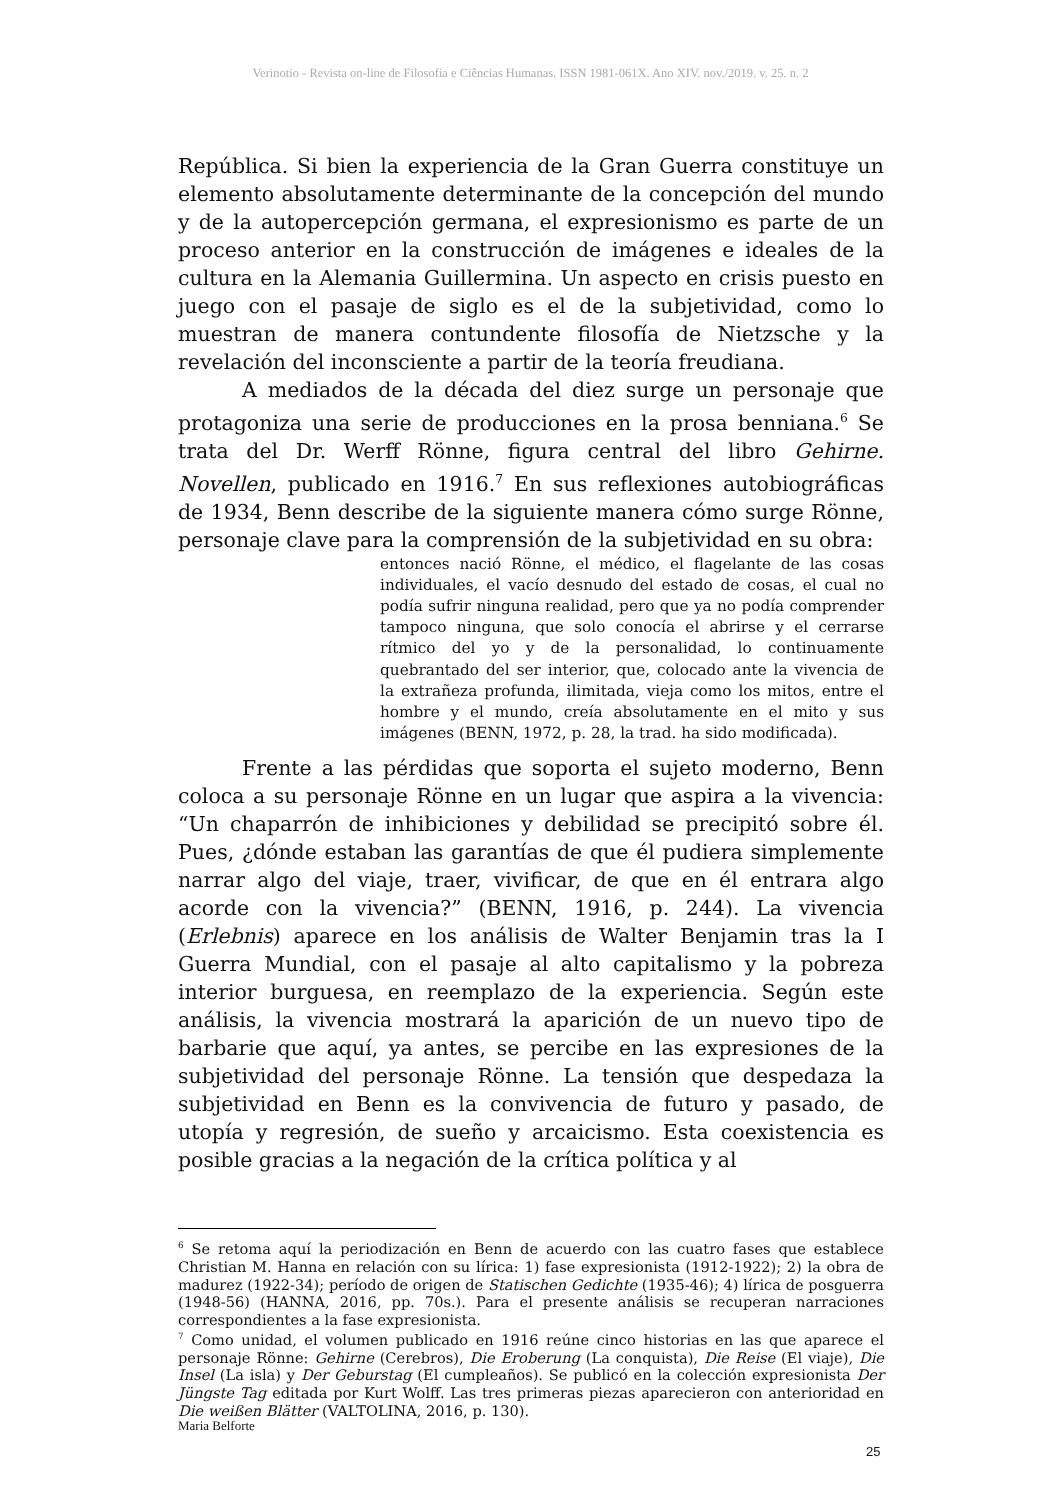Verinotio - Revista on-line de Filosofia e Ciências Humanas. ISSN 1981-061X. Ano XIV. nov./2019. v. 25. n. 2
República. Si bien la experiencia de la Gran Guerra constituye un elemento absolutamente determinante de la concepción del mundo y de la autopercepción germana, el expresionismo es parte de un proceso anterior en la construcción de imágenes e ideales de la cultura en la Alemania Guillermina. Un aspecto en crisis puesto en juego con el pasaje de siglo es el de la subjetividad, como lo muestran de manera contundente filosofía de Nietzsche y la revelación del inconsciente a partir de la teoría freudiana.
A mediados de la década del diez surge un personaje que protagoniza una serie de producciones en la prosa benniana.<sup>6</sup> Se trata del Dr. Werff Rönne, figura central del libro Gehirne. Novellen, publicado en 1916.<sup>7</sup> En sus reflexiones autobiográficas de 1934, Benn describe de la siguiente manera cómo surge Rönne, personaje clave para la comprensión de la subjetividad en su obra:
entonces nació Rönne, el médico, el flagelante de las cosas individuales, el vacío desnudo del estado de cosas, el cual no podía sufrir ninguna realidad, pero que ya no podía comprender tampoco ninguna, que solo conocía el abrirse y el cerrarse rítmico del yo y de la personalidad, lo continuamente quebrantado del ser interior, que, colocado ante la vivencia de la extrañeza profunda, ilimitada, vieja como los mitos, entre el hombre y el mundo, creía absolutamente en el mito y sus imágenes (BENN, 1972, p. 28, la trad. ha sido modificada).
Frente a las pérdidas que soporta el sujeto moderno, Benn coloca a su personaje Rönne en un lugar que aspira a la vivencia: “Un chaparrón de inhibiciones y debilidad se precipitó sobre él. Pues, ¿dónde estaban las garantías de que él pudiera simplemente narrar algo del viaje, traer, vivificar, de que en él entrara algo acorde con la vivencia?” (BENN, 1916, p. 244). La vivencia (Erlebnis) aparece en los análisis de Walter Benjamin tras la I Guerra Mundial, con el pasaje al alto capitalismo y la pobreza interior burguesa, en reemplazo de la experiencia. Según este análisis, la vivencia mostrará la aparición de un nuevo tipo de barbarie que aquí, ya antes, se percibe en las expresiones de la subjetividad del personaje Rönne. La tensión que despedaza la subjetividad en Benn es la convivencia de futuro y pasado, de utopía y regresión, de sueño y arcaicismo. Esta coexistencia es posible gracias a la negación de la crítica política y al
<sup>6</sup> Se retoma aquí la periodización en Benn de acuerdo con las cuatro fases que establece Christian M. Hanna en relación con su lírica: 1) fase expresionista (1912-1922); 2) la obra de madurez (1922-34); período de origen de Statischen Gedichte (1935-46); 4) lírica de posguerra (1948-56) (HANNA, 2016, pp. 70s.). Para el presente análisis se recuperan narraciones correspondientes a la fase expresionista.
<sup>7</sup> Como unidad, el volumen publicado en 1916 reúne cinco historias en las que aparece el personaje Rönne: Gehirne (Cerebros), Die Eroberung (La conquista), Die Reise (El viaje), Die Insel (La isla) y Der Geburstag (El cumpleaños). Se publicó en la colección expresionista Der Jüngste Tag editada por Kurt Wolff. Las tres primeras piezas aparecieron con anterioridad en Die weißen Blätter (VALTOLINA, 2016, p. 130).
Maria Belforte
25